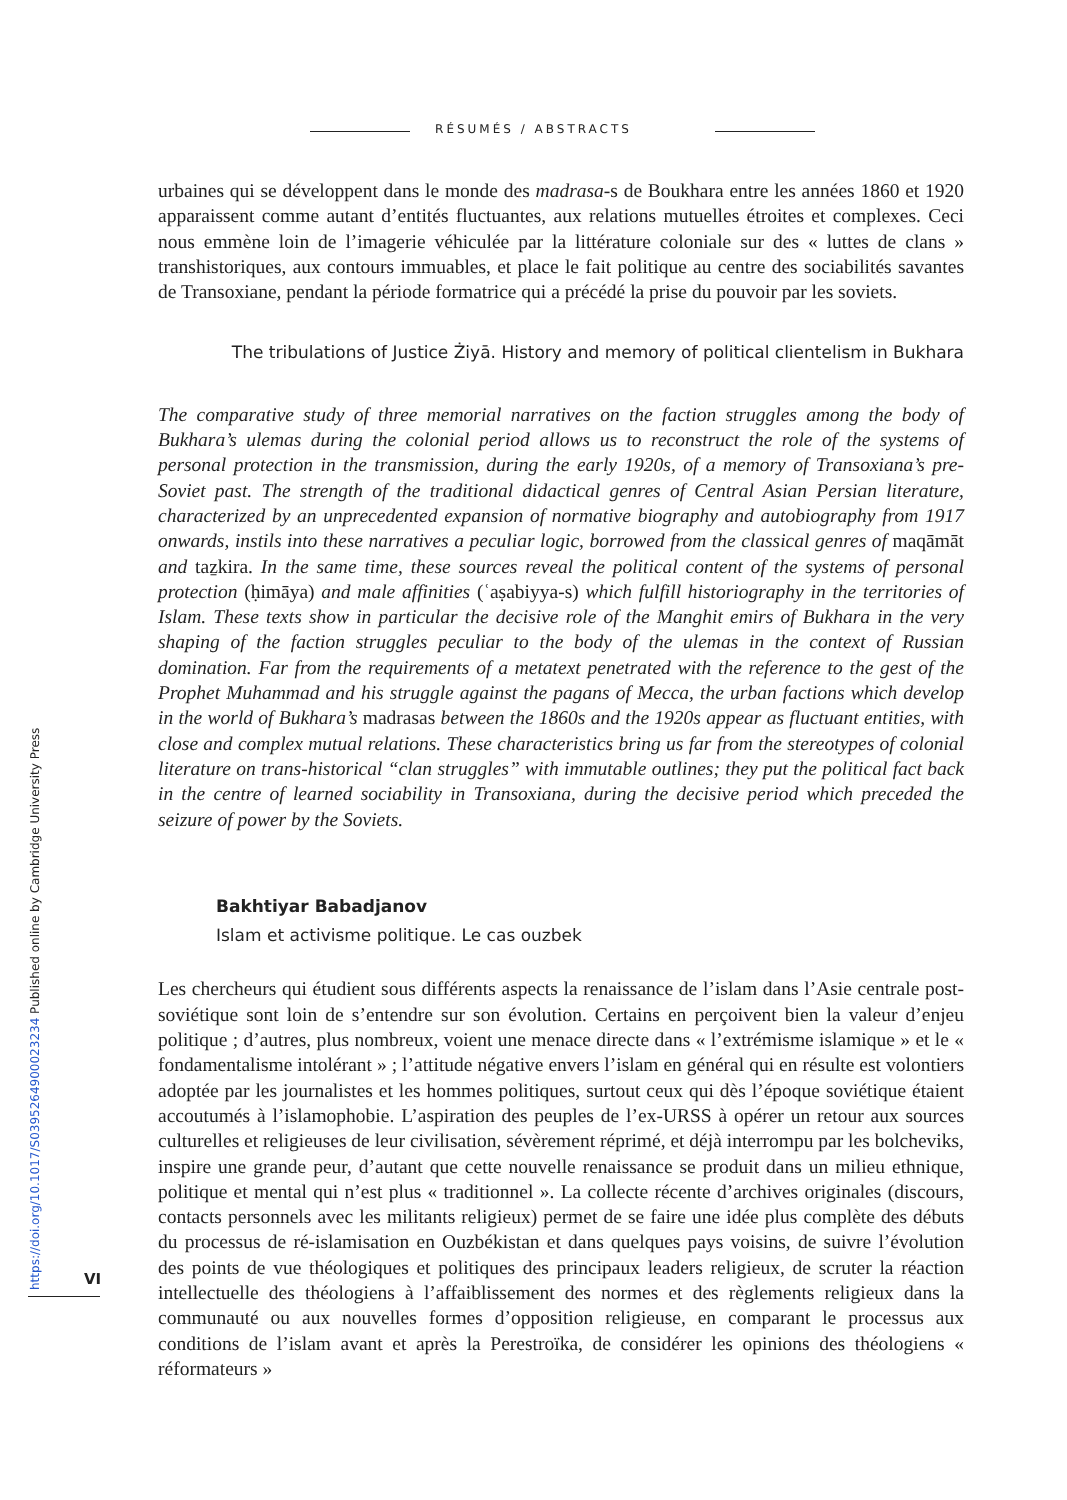RÉSUMÉS / ABSTRACTS
urbaines qui se développent dans le monde des madrasa-s de Boukhara entre les années 1860 et 1920 apparaissent comme autant d’entités fluctuantes, aux relations mutuelles étroites et complexes. Ceci nous emmène loin de l’imagerie véhiculée par la littérature coloniale sur des « luttes de clans » transhistoriques, aux contours immuables, et place le fait politique au centre des sociabilités savantes de Transoxiane, pendant la période formatrice qui a précédé la prise du pouvoir par les soviets.
The tribulations of Justice Żiyā. History and memory of political clientelism in Bukhara
The comparative study of three memorial narratives on the faction struggles among the body of Bukhara’s ulemas during the colonial period allows us to reconstruct the role of the systems of personal protection in the transmission, during the early 1920s, of a memory of Transoxiana’s pre-Soviet past. The strength of the traditional didactical genres of Central Asian Persian literature, characterized by an unprecedented expansion of normative biography and autobiography from 1917 onwards, instils into these narratives a peculiar logic, borrowed from the classical genres of maqāmāt and taẕkira. In the same time, these sources reveal the political content of the systems of personal protection (ḥimāya) and male affinities (ʿaṣabiyya-s) which fulfill historiography in the territories of Islam. These texts show in particular the decisive role of the Manghit emirs of Bukhara in the very shaping of the faction struggles peculiar to the body of the ulemas in the context of Russian domination. Far from the requirements of a metatext penetrated with the reference to the gest of the Prophet Muhammad and his struggle against the pagans of Mecca, the urban factions which develop in the world of Bukhara’s madrasas between the 1860s and the 1920s appear as fluctuant entities, with close and complex mutual relations. These characteristics bring us far from the stereotypes of colonial literature on trans-historical “clan struggles” with immutable outlines; they put the political fact back in the centre of learned sociability in Transoxiana, during the decisive period which preceded the seizure of power by the Soviets.
Bakhtiyar Babadjanov
Islam et activisme politique. Le cas ouzbek
Les chercheurs qui étudient sous différents aspects la renaissance de l’islam dans l’Asie centrale post-soviétique sont loin de s’entendre sur son évolution. Certains en perçoivent bien la valeur d’enjeu politique ; d’autres, plus nombreux, voient une menace directe dans « l’extrémisme islamique » et le « fondamentalisme intolérant » ; l’attitude négative envers l’islam en général qui en résulte est volontiers adoptée par les journalistes et les hommes politiques, surtout ceux qui dès l’époque soviétique étaient accoutumés à l’islamophobie. L’aspiration des peuples de l’ex-URSS à opérer un retour aux sources culturelles et religieuses de leur civilisation, sévèrement réprimé, et déjà interrompu par les bolcheviks, inspire une grande peur, d’autant que cette nouvelle renaissance se produit dans un milieu ethnique, politique et mental qui n’est plus « traditionnel ». La collecte récente d’archives originales (discours, contacts personnels avec les militants religieux) permet de se faire une idée plus complète des débuts du processus de ré-islamisation en Ouzbékistan et dans quelques pays voisins, de suivre l’évolution des points de vue théologiques et politiques des principaux leaders religieux, de scruter la réaction intellectuelle des théologiens à l’affaiblissement des normes et des règlements religieux dans la communauté ou aux nouvelles formes d’opposition religieuse, en comparant le processus aux conditions de l’islam avant et après la Perestroïka, de considérer les opinions des théologiens « réformateurs »
VI
https://doi.org/10.1017/S0395264900023234 Published online by Cambridge University Press